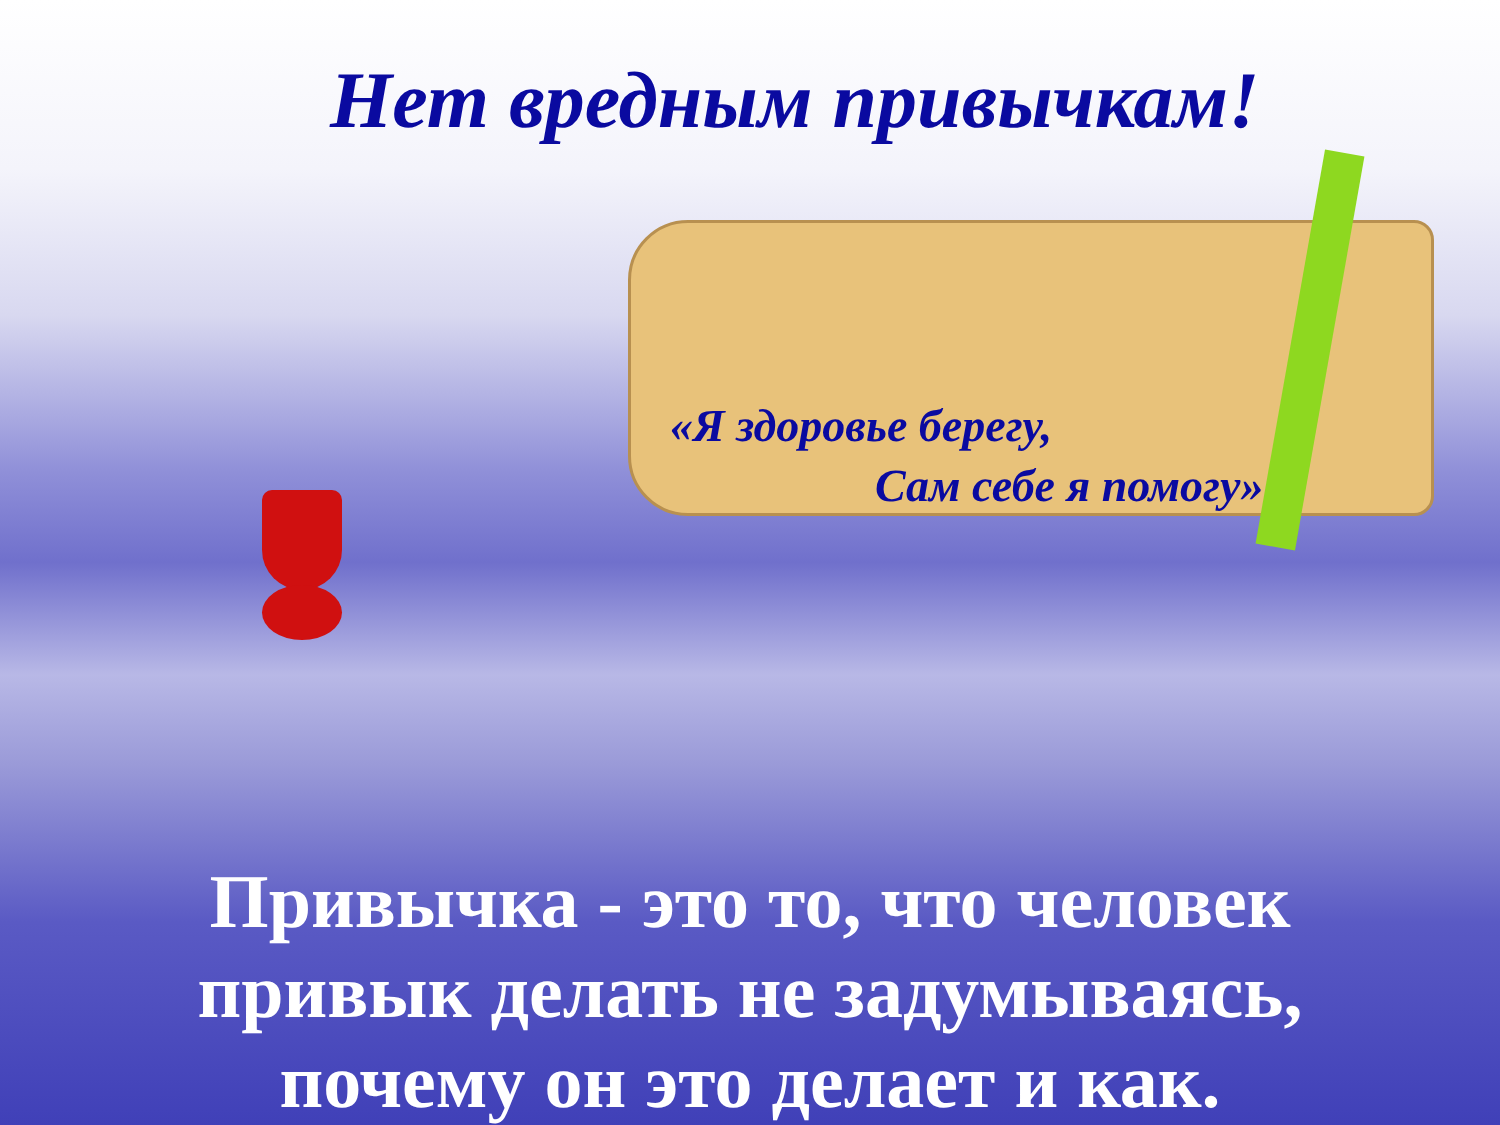Нет вредным привычкам!
«Я здоровье берегу,
Сам себе я помогу»
Привычка - это то, что человек
привык делать не задумываясь,
почему он это делает и как.